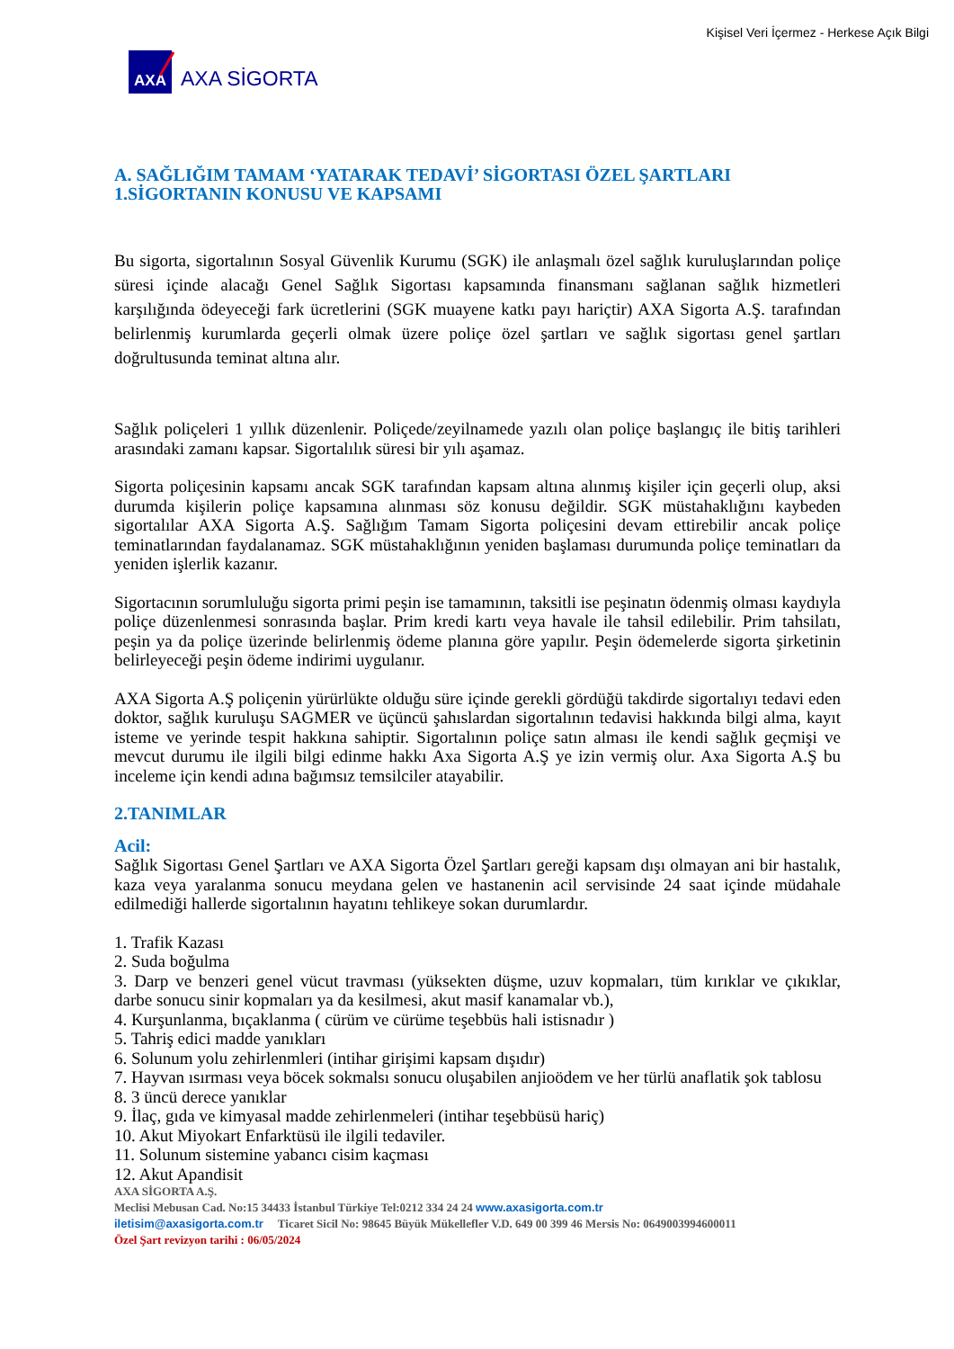Kişisel Veri İçermez - Herkese Açık Bilgi
AXA
AXA SİGORTA
A. SAĞLIĞIM TAMAM ‘YATARAK TEDAVİ’ SİGORTASI ÖZEL ŞARTLARI
1.SİGORTANIN KONUSU VE KAPSAMI
Bu sigorta, sigortalının Sosyal Güvenlik Kurumu (SGK) ile anlaşmalı özel sağlık kuruluşlarından poliçe süresi içinde alacağı Genel Sağlık Sigortası kapsamında finansmanı sağlanan sağlık hizmetleri karşılığında ödeyeceği fark ücretlerini (SGK muayene katkı payı hariçtir) AXA Sigorta A.Ş. tarafından belirlenmiş kurumlarda geçerli olmak üzere poliçe özel şartları ve sağlık sigortası genel şartları doğrultusunda teminat altına alır.
Sağlık poliçeleri 1 yıllık düzenlenir. Poliçede/zeyilnamede yazılı olan poliçe başlangıç ile bitiş tarihleri arasındaki zamanı kapsar. Sigortalılık süresi bir yılı aşamaz.
Sigorta poliçesinin kapsamı ancak SGK tarafından kapsam altına alınmış kişiler için geçerli olup, aksi durumda kişilerin poliçe kapsamına alınması söz konusu değildir. SGK müstahaklığını kaybeden sigortalılar AXA Sigorta A.Ş. Sağlığım Tamam Sigorta poliçesini devam ettirebilir ancak poliçe teminatlarından faydalanamaz. SGK müstahaklığının yeniden başlaması durumunda poliçe teminatları da yeniden işlerlik kazanır.
Sigortacının sorumluluğu sigorta primi peşin ise tamamının, taksitli ise peşinatın ödenmiş olması kaydıyla poliçe düzenlenmesi sonrasında başlar. Prim kredi kartı veya havale ile tahsil edilebilir. Prim tahsilatı, peşin ya da poliçe üzerinde belirlenmiş ödeme planına göre yapılır. Peşin ödemelerde sigorta şirketinin belirleyeceği peşin ödeme indirimi uygulanır.
AXA Sigorta A.Ş poliçenin yürürlükte olduğu süre içinde gerekli gördüğü takdirde sigortalıyı tedavi eden doktor, sağlık kuruluşu SAGMER ve üçüncü şahıslardan sigortalının tedavisi hakkında bilgi alma, kayıt isteme ve yerinde tespit hakkına sahiptir. Sigortalının poliçe satın alması ile kendi sağlık geçmişi ve mevcut durumu ile ilgili bilgi edinme hakkı Axa Sigorta A.Ş ye izin vermiş olur. Axa Sigorta A.Ş bu inceleme için kendi adına bağımsız temsilciler atayabilir.
2.TANIMLAR
Acil:
Sağlık Sigortası Genel Şartları ve AXA Sigorta Özel Şartları gereği kapsam dışı olmayan ani bir hastalık, kaza veya yaralanma sonucu meydana gelen ve hastanenin acil servisinde 24 saat içinde müdahale edilmediği hallerde sigortalının hayatını tehlikeye sokan durumlardır.
1. Trafik Kazası
2. Suda boğulma
3. Darp ve benzeri genel vücut travması (yüksekten düşme, uzuv kopmaları, tüm kırıklar ve çıkıklar, darbe sonucu sinir kopmaları ya da kesilmesi, akut masif kanamalar vb.),
4. Kurşunlanma, bıçaklanma ( cürüm ve cürüme teşebbüs hali istisnadır )
5. Tahriş edici madde yanıkları
6. Solunum yolu zehirlenmleri (intihar girişimi kapsam dışıdır)
7. Hayvan ısırması veya böcek sokmalsı sonucu oluşabilen anjioödem ve her türlü anaflatik şok tablosu
8. 3 üncü derece yanıklar
9. İlaç, gıda ve kimyasal madde zehirlenmeleri (intihar teşebbüsü hariç)
10. Akut Miyokart Enfarktüsü ile ilgili tedaviler.
11. Solunum sistemine yabancı cisim kaçması
12. Akut Apandisit
AXA SİGORTA A.Ş.
Meclisi Mebusan Cad. No:15 34433 İstanbul Türkiye Tel:0212 334 24 24 www.axasigorta.com.tr
iletisim@axasigorta.com.tr Ticaret Sicil No: 98645 Büyük Mükellefler V.D. 649 00 399 46 Mersis No: 0649003994600011
Özel Şart revizyon tarihi : 06/05/2024